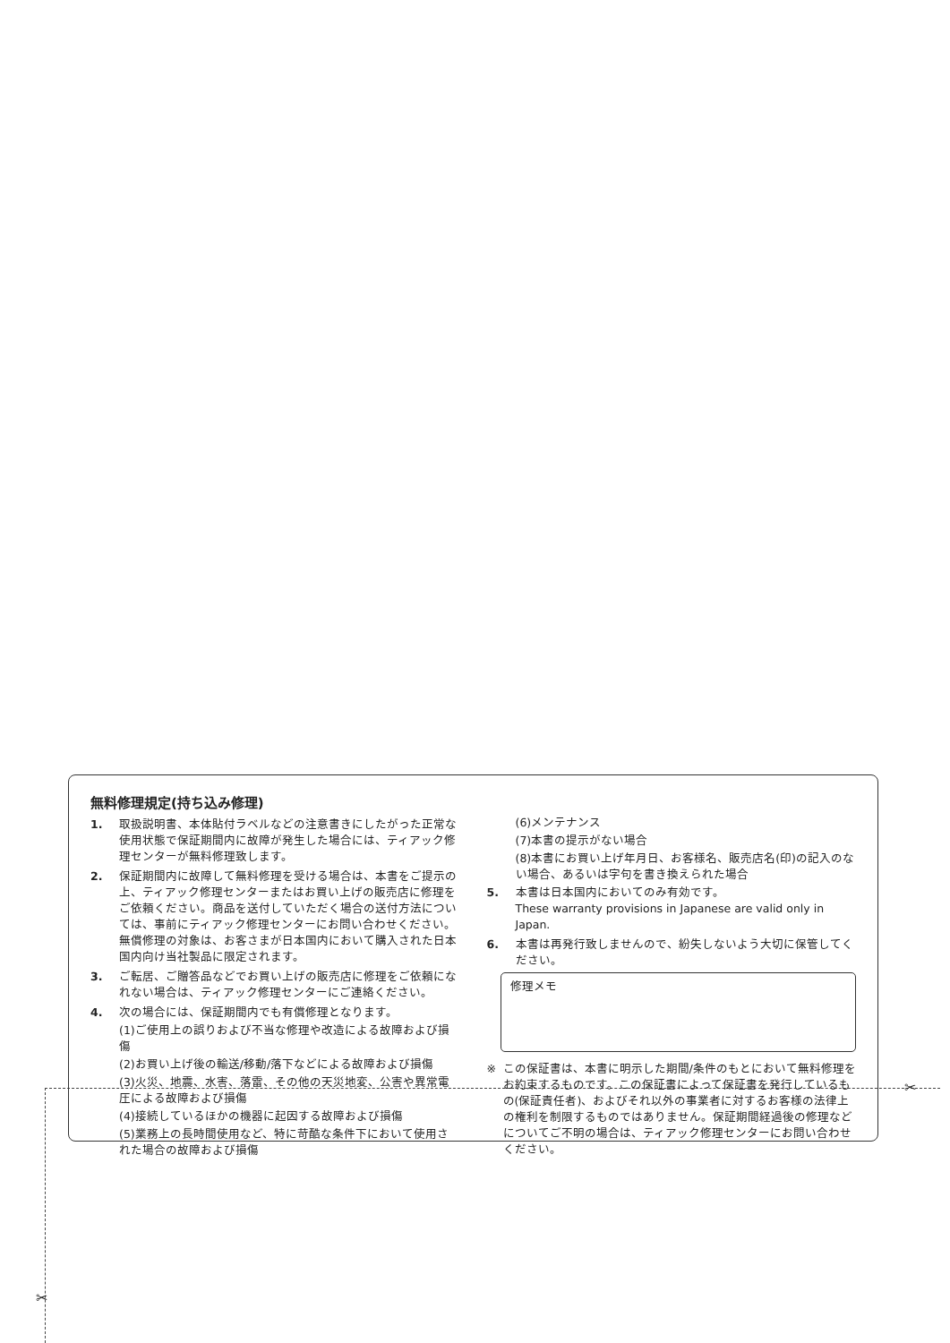✂
✂
無料修理規定(持ち込み修理)
1. 取扱説明書、本体貼付ラベルなどの注意書きにしたがった正常な使用状態で保証期間内に故障が発生した場合には、ティアック修理センターが無料修理致します。
2. 保証期間内に故障して無料修理を受ける場合は、本書をご提示の上、ティアック修理センターまたはお買い上げの販売店に修理をご依頼ください。商品を送付していただく場合の送付方法については、事前にティアック修理センターにお問い合わせください。
無償修理の対象は、お客さまが日本国内において購入された日本国内向け当社製品に限定されます。
3. ご転居、ご贈答品などでお買い上げの販売店に修理をご依頼になれない場合は、ティアック修理センターにご連絡ください。
4. 次の場合には、保証期間内でも有償修理となります。
(1)ご使用上の誤りおよび不当な修理や改造による故障および損傷
(2)お買い上げ後の輸送/移動/落下などによる故障および損傷
(3)火災、地震、水害、落雷、その他の天災地変、公害や異常電圧による故障および損傷
(4)接続しているほかの機器に起因する故障および損傷
(5)業務上の長時間使用など、特に苛酷な条件下において使用された場合の故障および損傷
(6)メンテナンス
(7)本書の提示がない場合
(8)本書にお買い上げ年月日、お客様名、販売店名(印)の記入のない場合、あるいは字句を書き換えられた場合
5. 本書は日本国内においてのみ有効です。
These warranty provisions in Japanese are valid only in Japan.
6. 本書は再発行致しませんので、紛失しないよう大切に保管してください。
修理メモ
※ この保証書は、本書に明示した期間/条件のもとにおいて無料修理をお約束するものです。この保証書によって保証書を発行しているもの(保証責任者)、およびそれ以外の事業者に対するお客様の法律上の権利を制限するものではありません。保証期間経過後の修理などについてご不明の場合は、ティアック修理センターにお問い合わせください。